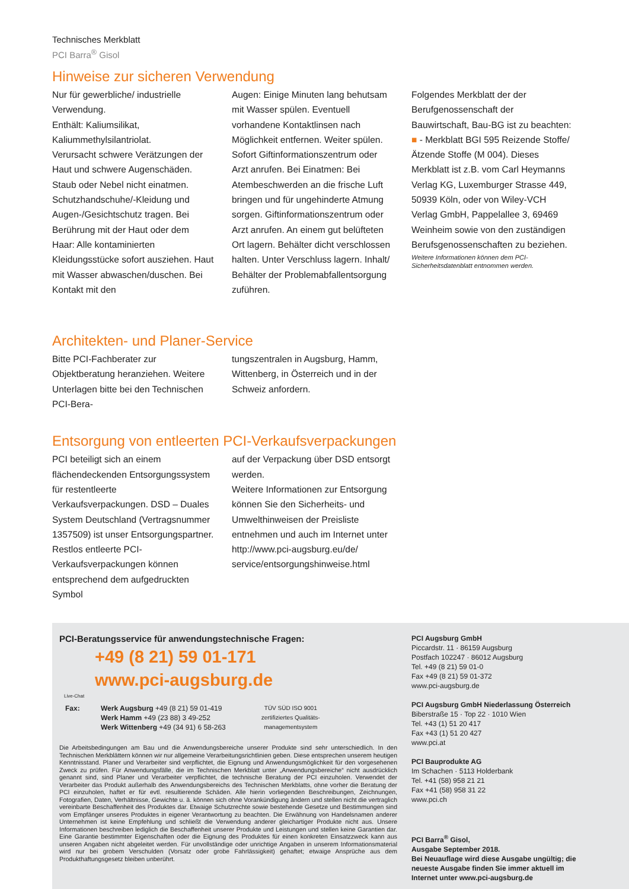Technisches Merkblatt
PCI Barra<sup>®</sup> Gisol
Hinweise zur sicheren Verwendung
Nur für gewerbliche/ industrielle Verwendung.
Enthält: Kaliumsilikat, Kaliummethylsilantriolat.
Verursacht schwere Verätzungen der Haut und schwere Augenschäden. Staub oder Nebel nicht einatmen. Schutzhandschuhe/-Kleidung und Augen-/Gesichtschutz tragen. Bei Berührung mit der Haut oder dem Haar: Alle kontaminierten Kleidungsstücke sofort ausziehen. Haut mit Wasser abwaschen/duschen. Bei Kontakt mit den
Augen: Einige Minuten lang behutsam mit Wasser spülen. Eventuell vorhandene Kontaktlinsen nach Möglichkeit entfernen. Weiter spülen. Sofort Giftinformationszentrum oder Arzt anrufen. Bei Einatmen: Bei Atembeschwerden an die frische Luft bringen und für ungehinderte Atmung sorgen. Giftinformationszentrum oder Arzt anrufen. An einem gut belüfteten Ort lagern. Behälter dicht verschlossen halten. Unter Verschluss lagern. Inhalt/ Behälter der Problemabfallentsorgung zuführen.
Folgendes Merkblatt der der Berufgenossenschaft der Bauwirtschaft, Bau-BG ist zu beachten:
■ - Merkblatt BGI 595 Reizende Stoffe/Ätzende Stoffe (M 004). Dieses Merkblatt ist z.B. vom Carl Heymanns Verlag KG, Luxemburger Strasse 449, 50939 Köln, oder von Wiley-VCH Verlag GmbH, Pappelallee 3, 69469 Weinheim sowie von den zuständigen Berufsgenossenschaften zu beziehen.
Weitere Informationen können dem PCI-Sicherheitsdatenblatt entnommen werden.
Architekten- und Planer-Service
Bitte PCI-Fachberater zur Objektberatung heranziehen. Weitere Unterlagen bitte bei den Technischen PCI-Bera-
tungszentralen in Augsburg, Hamm, Wittenberg, in Österreich und in der Schweiz anfordern.
Entsorgung von entleerten PCI-Verkaufsverpackungen
PCI beteiligt sich an einem flächendeckenden Entsorgungssystem für restentleerte Verkaufsverpackungen. DSD – Duales System Deutschland (Vertragsnummer 1357509) ist unser Entsorgungspartner. Restlos entleerte PCI-Verkaufsverpackungen können entsprechend dem aufgedruckten Symbol
auf der Verpackung über DSD entsorgt werden.
Weitere Informationen zur Entsorgung können Sie den Sicherheits- und Umwelthinweisen der Preisliste entnehmen und auch im Internet unter http://www.pci-augsburg.eu/de/ service/entsorgungshinweise.html
PCI-Beratungsservice für anwendungstechnische Fragen:
+49 (8 21) 59 01-171
www.pci-augsburg.de
Live-Chat
Fax: Werk Augsburg +49 (8 21) 59 01-419
Werk Hamm +49 (23 88) 3 49-252
Werk Wittenberg +49 (34 91) 6 58-263
TÜV SÜD ISO 9001
zertifiziertes Qualitäts-
managementsystem
Die Arbeitsbedingungen am Bau und die Anwendungsbereiche unserer Produkte sind sehr unterschiedlich. In den Technischen Merkblättern können wir nur allgemeine Verarbeitungsrichtlinien geben. Diese entsprechen unserem heutigen Kenntnisstand. Planer und Verarbeiter sind verpflichtet, die Eignung und Anwendungsmöglichkeit für den vorgesehenen Zweck zu prüfen. Für Anwendungsfälle, die im Technischen Merkblatt unter „Anwendungsbereiche“ nicht ausdrücklich genannt sind, sind Planer und Verarbeiter verpflichtet, die technische Beratung der PCI einzuholen. Verwendet der Verarbeiter das Produkt außerhalb des Anwendungsbereichs des Technischen Merkblatts, ohne vorher die Beratung der PCI einzuholen, haftet er für evtl. resultierende Schäden. Alle hierin vorliegenden Beschreibungen, Zeichnungen, Fotografien, Daten, Verhältnisse, Gewichte u. ä. können sich ohne Vorankündigung ändern und stellen nicht die vertraglich vereinbarte Beschaffenheit des Produktes dar. Etwaige Schutzrechte sowie bestehende Gesetze und Bestimmungen sind vom Empfänger unseres Produktes in eigener Verantwortung zu beachten. Die Erwähnung von Handelsnamen anderer Unternehmen ist keine Empfehlung und schließt die Verwendung anderer gleichartiger Produkte nicht aus. Unsere Informationen beschreiben lediglich die Beschaffenheit unserer Produkte und Leistungen und stellen keine Garantien dar. Eine Garantie bestimmter Eigenschaften oder die Eignung des Produktes für einen konkreten Einsatzzweck kann aus unseren Angaben nicht abgeleitet werden. Für unvollständige oder unrichtige Angaben in unserem Informationsmaterial wird nur bei grobem Verschulden (Vorsatz oder grobe Fahrlässigkeit) gehaftet; etwaige Ansprüche aus dem Produkthaftungsgesetz bleiben unberührt.
PCI Augsburg GmbH
Piccardstr. 11 · 86159 Augsburg
Postfach 102247 · 86012 Augsburg
Tel. +49 (8 21) 59 01-0
Fax +49 (8 21) 59 01-372
www.pci-augsburg.de
PCI Augsburg GmbH Niederlassung Österreich
Biberstraße 15 · Top 22 · 1010 Wien
Tel. +43 (1) 51 20 417
Fax +43 (1) 51 20 427
www.pci.at
PCI Bauprodukte AG
Im Schachen · 5113 Holderbank
Tel. +41 (58) 958 21 21
Fax +41 (58) 958 31 22
www.pci.ch
PCI Barra<sup>®</sup> Gisol,
Ausgabe September 2018.
Bei Neuauflage wird diese Ausgabe ungültig; die neueste Ausgabe finden Sie immer aktuell im Internet unter www.pci-augsburg.de